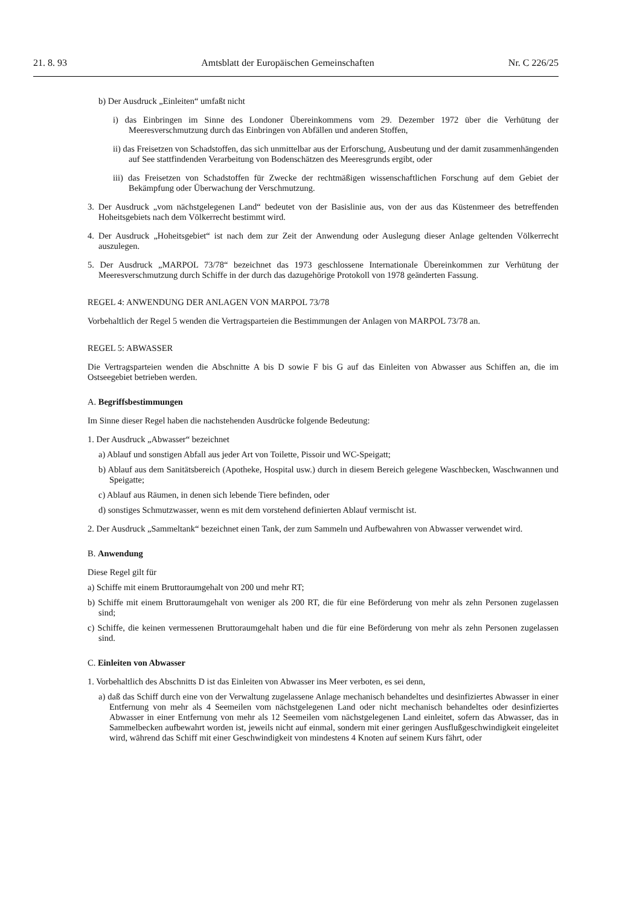21. 8. 93 Amtsblatt der Europäischen Gemeinschaften Nr. C 226/25
b) Der Ausdruck „Einleiten“ umfaßt nicht
i) das Einbringen im Sinne des Londoner Übereinkommens vom 29. Dezember 1972 über die Verhütung der Meeresverschmutzung durch das Einbringen von Abfällen und anderen Stoffen,
ii) das Freisetzen von Schadstoffen, das sich unmittelbar aus der Erforschung, Ausbeutung und der damit zusammenhängenden auf See stattfindenden Verarbeitung von Bodenschätzen des Meeresgrunds ergibt, oder
iii) das Freisetzen von Schadstoffen für Zwecke der rechtmäßigen wissenschaftlichen Forschung auf dem Gebiet der Bekämpfung oder Überwachung der Verschmutzung.
3. Der Ausdruck „vom nächstgelegenen Land“ bedeutet von der Basislinie aus, von der aus das Küstenmeer des betreffenden Hoheitsgebiets nach dem Völkerrecht bestimmt wird.
4. Der Ausdruck „Hoheitsgebiet“ ist nach dem zur Zeit der Anwendung oder Auslegung dieser Anlage geltenden Völkerrecht auszulegen.
5. Der Ausdruck „MARPOL 73/78“ bezeichnet das 1973 geschlossene Internationale Übereinkommen zur Verhütung der Meeresverschmutzung durch Schiffe in der durch das dazugehörige Protokoll von 1978 geänderten Fassung.
REGEL 4: ANWENDUNG DER ANLAGEN VON MARPOL 73/78
Vorbehaltlich der Regel 5 wenden die Vertragsparteien die Bestimmungen der Anlagen von MARPOL 73/78 an.
REGEL 5: ABWASSER
Die Vertragsparteien wenden die Abschnitte A bis D sowie F bis G auf das Einleiten von Abwasser aus Schiffen an, die im Ostseegebiet betrieben werden.
A. Begriffsbestimmungen
Im Sinne dieser Regel haben die nachstehenden Ausdrücke folgende Bedeutung:
1. Der Ausdruck „Abwasser“ bezeichnet
a) Ablauf und sonstigen Abfall aus jeder Art von Toilette, Pissoir und WC-Speigatt;
b) Ablauf aus dem Sanitätsbereich (Apotheke, Hospital usw.) durch in diesem Bereich gelegene Waschbecken, Waschwannen und Speigatte;
c) Ablauf aus Räumen, in denen sich lebende Tiere befinden, oder
d) sonstiges Schmutzwasser, wenn es mit dem vorstehend definierten Ablauf vermischt ist.
2. Der Ausdruck „Sammeltank“ bezeichnet einen Tank, der zum Sammeln und Aufbewahren von Abwasser verwendet wird.
B. Anwendung
Diese Regel gilt für
a) Schiffe mit einem Bruttoraumgehalt von 200 und mehr RT;
b) Schiffe mit einem Bruttoraumgehalt von weniger als 200 RT, die für eine Beförderung von mehr als zehn Personen zugelassen sind;
c) Schiffe, die keinen vermessenen Bruttoraumgehalt haben und die für eine Beförderung von mehr als zehn Personen zugelassen sind.
C. Einleiten von Abwasser
1. Vorbehaltlich des Abschnitts D ist das Einleiten von Abwasser ins Meer verboten, es sei denn,
a) daß das Schiff durch eine von der Verwaltung zugelassene Anlage mechanisch behandeltes und desinfiziertes Abwasser in einer Entfernung von mehr als 4 Seemeilen vom nächstgelegenen Land oder nicht mechanisch behandeltes oder desinfiziertes Abwasser in einer Entfernung von mehr als 12 Seemeilen vom nächstgelegenen Land einleitet, sofern das Abwasser, das in Sammelbecken aufbewahrt worden ist, jeweils nicht auf einmal, sondern mit einer geringen Ausflußgeschwindigkeit eingeleitet wird, während das Schiff mit einer Geschwindigkeit von mindestens 4 Knoten auf seinem Kurs fährt, oder